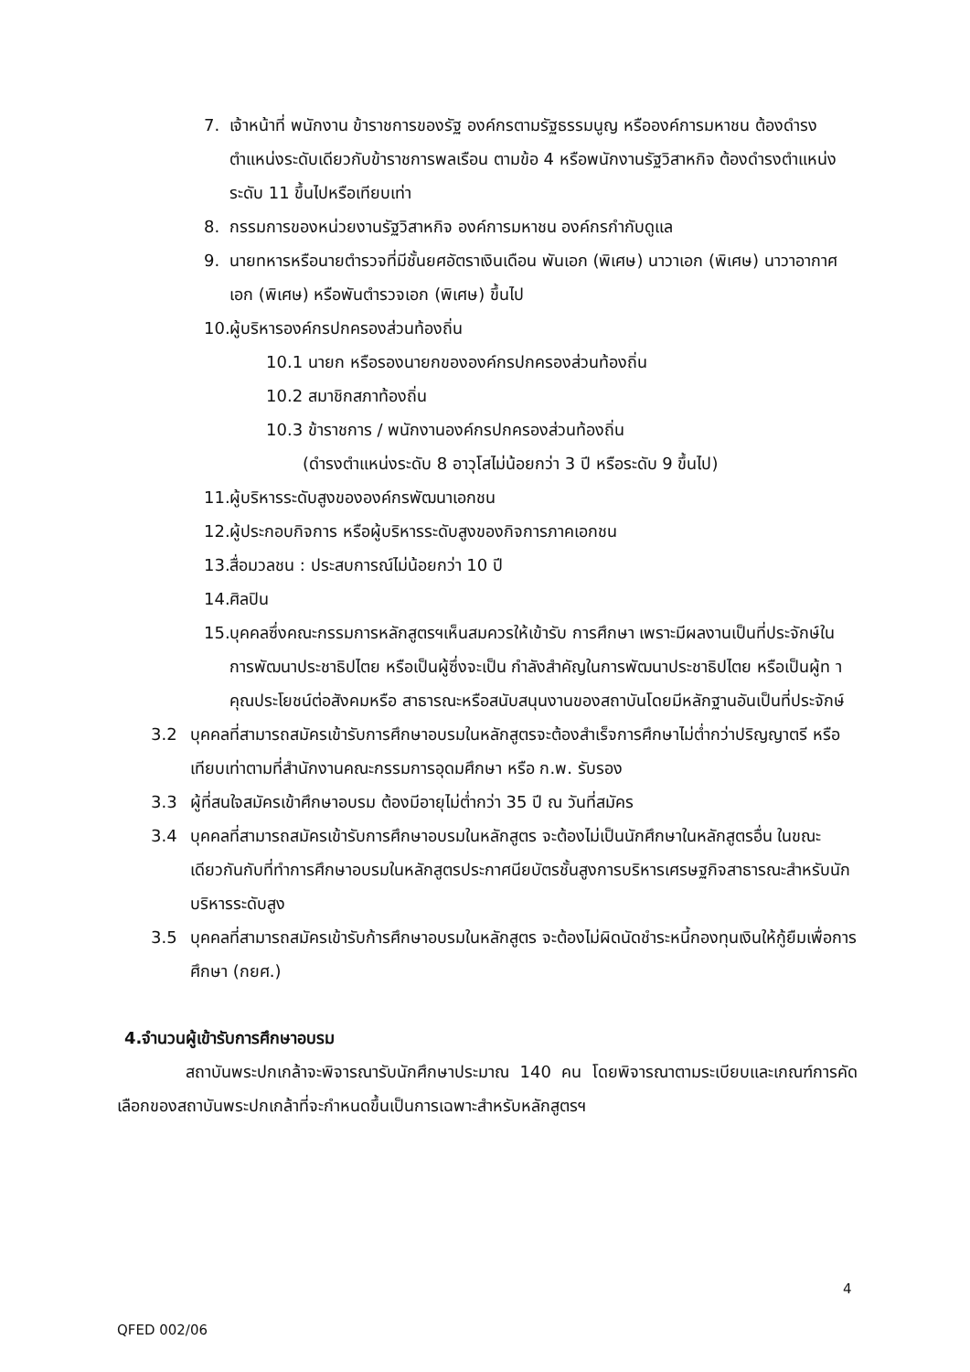7. เจ้าหน้าที่ พนักงาน ข้าราชการของรัฐ องค์กรตามรัฐธรรมนูญ หรือองค์การมหาชน ต้องดำรงตำแหน่งระดับเดียวกับข้าราชการพลเรือน ตามข้อ 4 หรือพนักงานรัฐวิสาหกิจ ต้องดำรงตำแหน่งระดับ 11 ขึ้นไปหรือเทียบเท่า
8. กรรมการของหน่วยงานรัฐวิสาหกิจ องค์การมหาชน องค์กรกำกับดูแล
9. นายทหารหรือนายตำรวจที่มีชั้นยศอัตราเงินเดือน พันเอก (พิเศษ) นาวาเอก (พิเศษ) นาวาอากาศเอก (พิเศษ) หรือพันตำรวจเอก (พิเศษ) ขึ้นไป
10. ผู้บริหารองค์กรปกครองส่วนท้องถิ่น
10.1 นายก หรือรองนายกขององค์กรปกครองส่วนท้องถิ่น
10.2 สมาชิกสภาท้องถิ่น
10.3 ข้าราชการ / พนักงานองค์กรปกครองส่วนท้องถิ่น
(ดำรงตำแหน่งระดับ 8 อาวุโสไม่น้อยกว่า 3 ปี หรือระดับ 9 ขึ้นไป)
11. ผู้บริหารระดับสูงขององค์กรพัฒนาเอกชน
12. ผู้ประกอบกิจการ หรือผู้บริหารระดับสูงของกิจการภาคเอกชน
13. สื่อมวลชน : ประสบการณ์ไม่น้อยกว่า 10 ปี
14. ศิลปิน
15. บุคคลซึ่งคณะกรรมการหลักสูตรฯเห็นสมควรให้เข้ารับ การศึกษา เพราะมีผลงานเป็นที่ประจักษ์ในการพัฒนาประชาธิปไตย หรือเป็นผู้ซึ่งจะเป็น กำลังสำคัญในการพัฒนาประชาธิปไตย หรือเป็นผู้ท าคุณประโยชน์ต่อสังคมหรือ สาธารณะหรือสนับสนุนงานของสถาบันโดยมีหลักฐานอันเป็นที่ประจักษ์
3.2 บุคคลที่สามารถสมัครเข้ารับการศึกษาอบรมในหลักสูตรจะต้องสำเร็จการศึกษาไม่ต่ำกว่าปริญญาตรี หรือเทียบเท่าตามที่สำนักงานคณะกรรมการอุดมศึกษา หรือ ก.พ. รับรอง
3.3 ผู้ที่สนใจสมัครเข้าศึกษาอบรม ต้องมีอายุไม่ต่ำกว่า 35 ปี ณ วันที่สมัคร
3.4 บุคคลที่สามารถสมัครเข้ารับการศึกษาอบรมในหลักสูตร จะต้องไม่เป็นนักศึกษาในหลักสูตรอื่น ในขณะเดียวกันกับที่ทำการศึกษาอบรมในหลักสูตรประกาศนียบัตรชั้นสูงการบริหารเศรษฐกิจสาธารณะสำหรับนักบริหารระดับสูง
3.5 บุคคลที่สามารถสมัครเข้ารับก้ารศึกษาอบรมในหลักสูตร จะต้องไม่ผิดนัดชำระหนี้กองทุนเงินให้กู้ยืมเพื่อการศึกษา (กยศ.)
4.จำนวนผู้เข้ารับการศึกษาอบรม
สถาบันพระปกเกล้าจะพิจารณารับนักศึกษาประมาณ 140 คน โดยพิจารณาตามระเบียบและเกณฑ์การคัดเลือกของสถาบันพระปกเกล้าที่จะกำหนดขึ้นเป็นการเฉพาะสำหรับหลักสูตรฯ
4
QFED 002/06